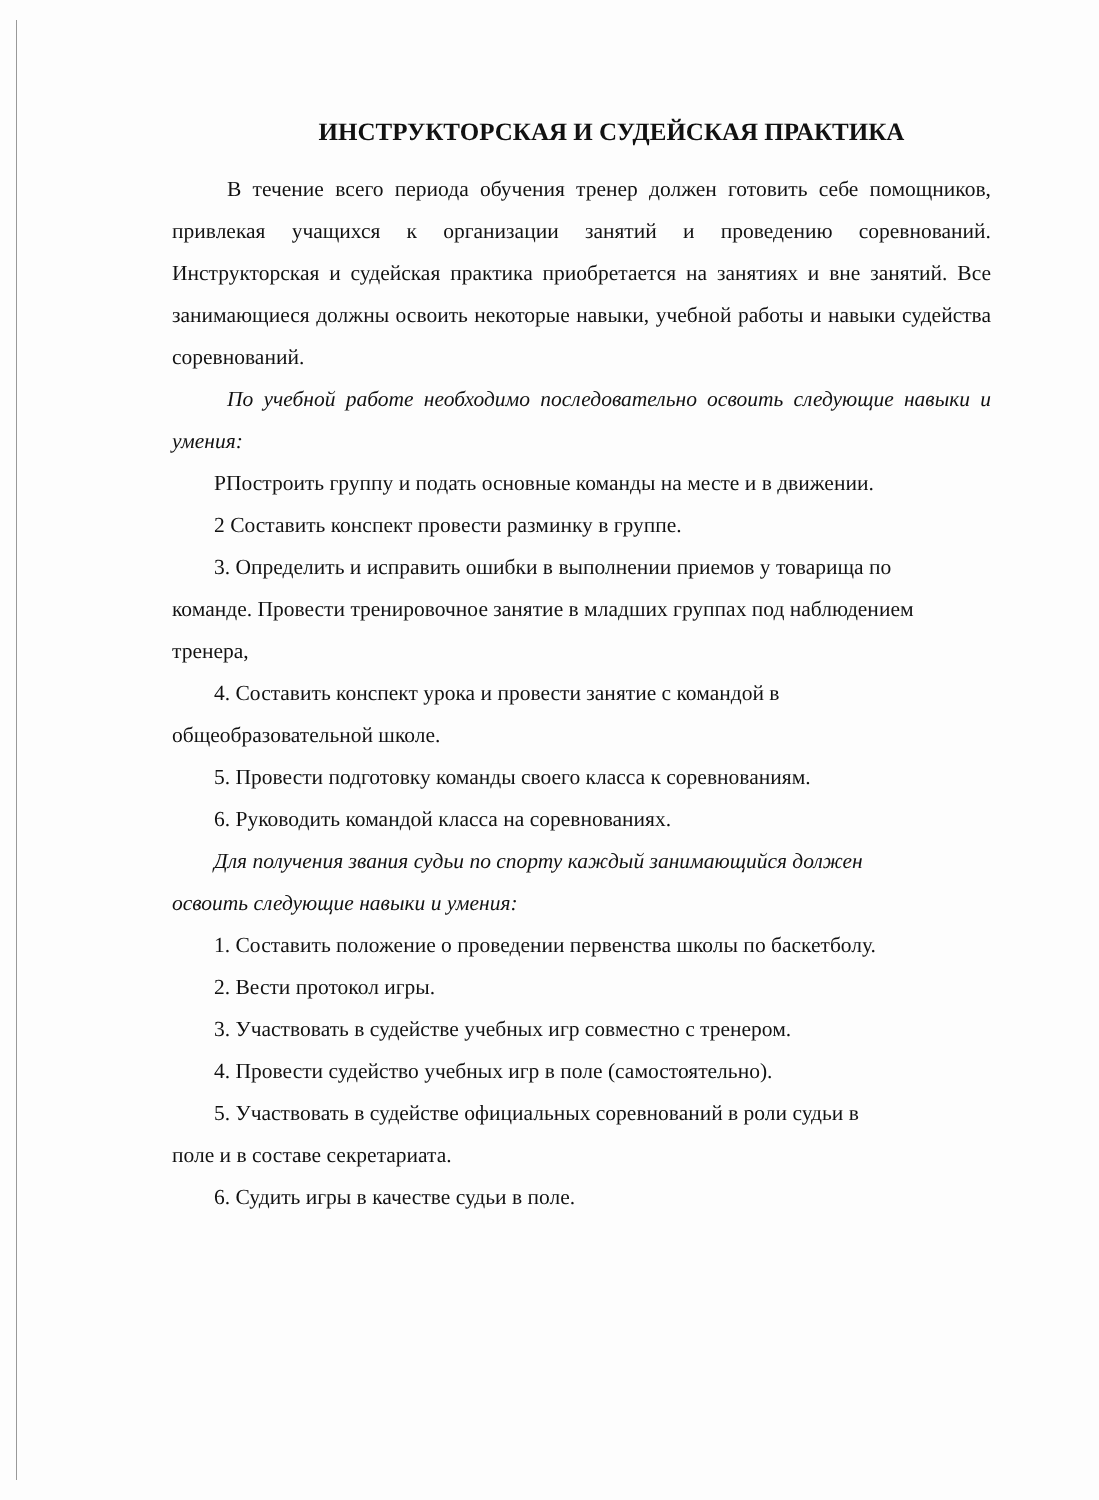ИНСТРУКТОРСКАЯ И СУДЕЙСКАЯ ПРАКТИКА
В течение всего периода обучения тренер должен готовить себе помощников, привлекая учащихся к организации занятий и проведению соревнований. Инструкторская и судейская практика приобретается на занятиях и вне занятий. Все занимающиеся должны освоить некоторые навыки, учебной работы и навыки судейства соревнований.
По учебной работе необходимо последовательно освоить следующие навыки и умения:
РПостроить группу и подать основные команды на месте и в движении.
2 Составить конспект провести разминку в группе.
3. Определить и исправить ошибки в выполнении приемов у товарища по
команде. Провести тренировочное занятие в младших группах под наблюдением тренера,
4. Составить конспект урока и провести занятие с командой в
общеобразовательной школе.
5. Провести подготовку команды своего класса к соревнованиям.
6. Руководить командой класса на соревнованиях.
Для получения звания судьи по спорту каждый занимающийся должен
освоить следующие навыки и умения:
1. Составить положение о проведении первенства школы по баскетболу.
2. Вести протокол игры.
3. Участвовать в судействе учебных игр совместно с тренером.
4. Провести судейство учебных игр в поле (самостоятельно).
5. Участвовать в судействе официальных соревнований в роли судьи в
поле и в составе секретариата.
6. Судить игры в качестве судьи в поле.